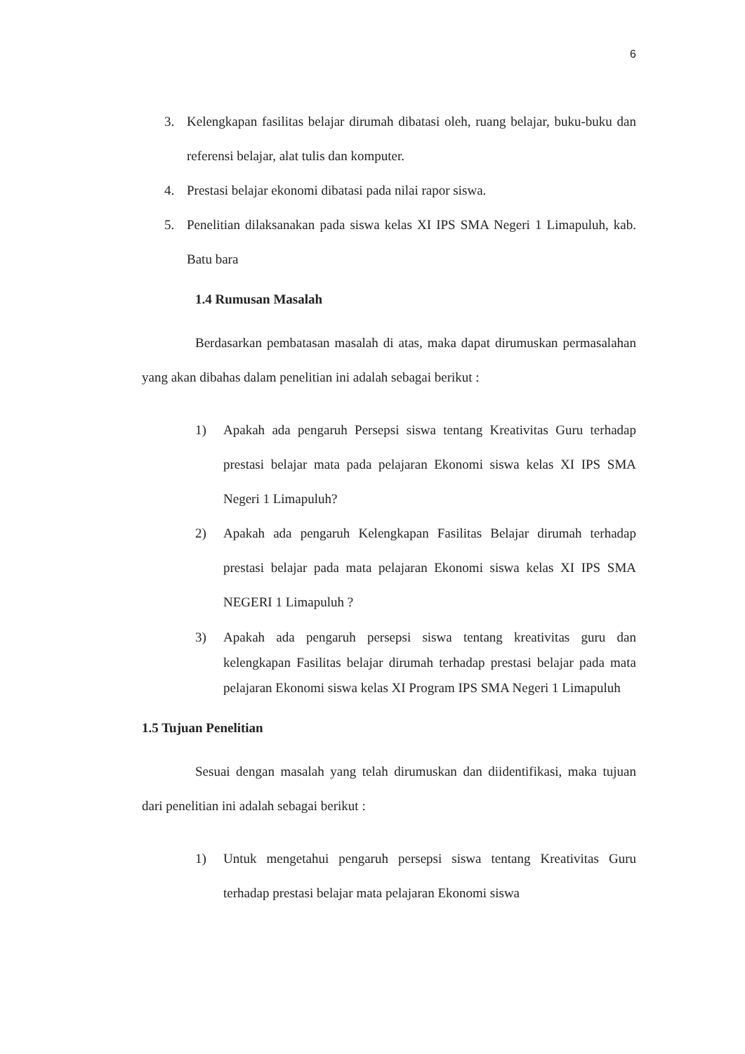6
3. Kelengkapan fasilitas belajar dirumah dibatasi oleh, ruang belajar, buku-buku dan referensi belajar, alat tulis dan komputer.
4. Prestasi belajar ekonomi dibatasi pada nilai rapor siswa.
5. Penelitian dilaksanakan pada siswa kelas XI IPS SMA Negeri 1 Limapuluh, kab. Batu bara
1.4 Rumusan Masalah
Berdasarkan pembatasan masalah di atas, maka dapat dirumuskan permasalahan yang akan dibahas dalam penelitian ini adalah sebagai berikut :
1) Apakah ada pengaruh Persepsi siswa tentang Kreativitas Guru terhadap prestasi belajar mata pada pelajaran Ekonomi siswa kelas XI IPS SMA Negeri 1 Limapuluh?
2) Apakah ada pengaruh Kelengkapan Fasilitas Belajar dirumah terhadap prestasi belajar pada mata pelajaran Ekonomi siswa kelas XI IPS SMA NEGERI 1 Limapuluh ?
3) Apakah ada pengaruh persepsi siswa tentang kreativitas guru dan kelengkapan Fasilitas belajar dirumah terhadap prestasi belajar pada mata pelajaran Ekonomi siswa kelas XI Program IPS SMA Negeri 1 Limapuluh
1.5 Tujuan Penelitian
Sesuai dengan masalah yang telah dirumuskan dan diidentifikasi, maka tujuan dari penelitian ini adalah sebagai berikut :
1) Untuk mengetahui pengaruh persepsi siswa tentang Kreativitas Guru terhadap prestasi belajar mata pelajaran Ekonomi siswa